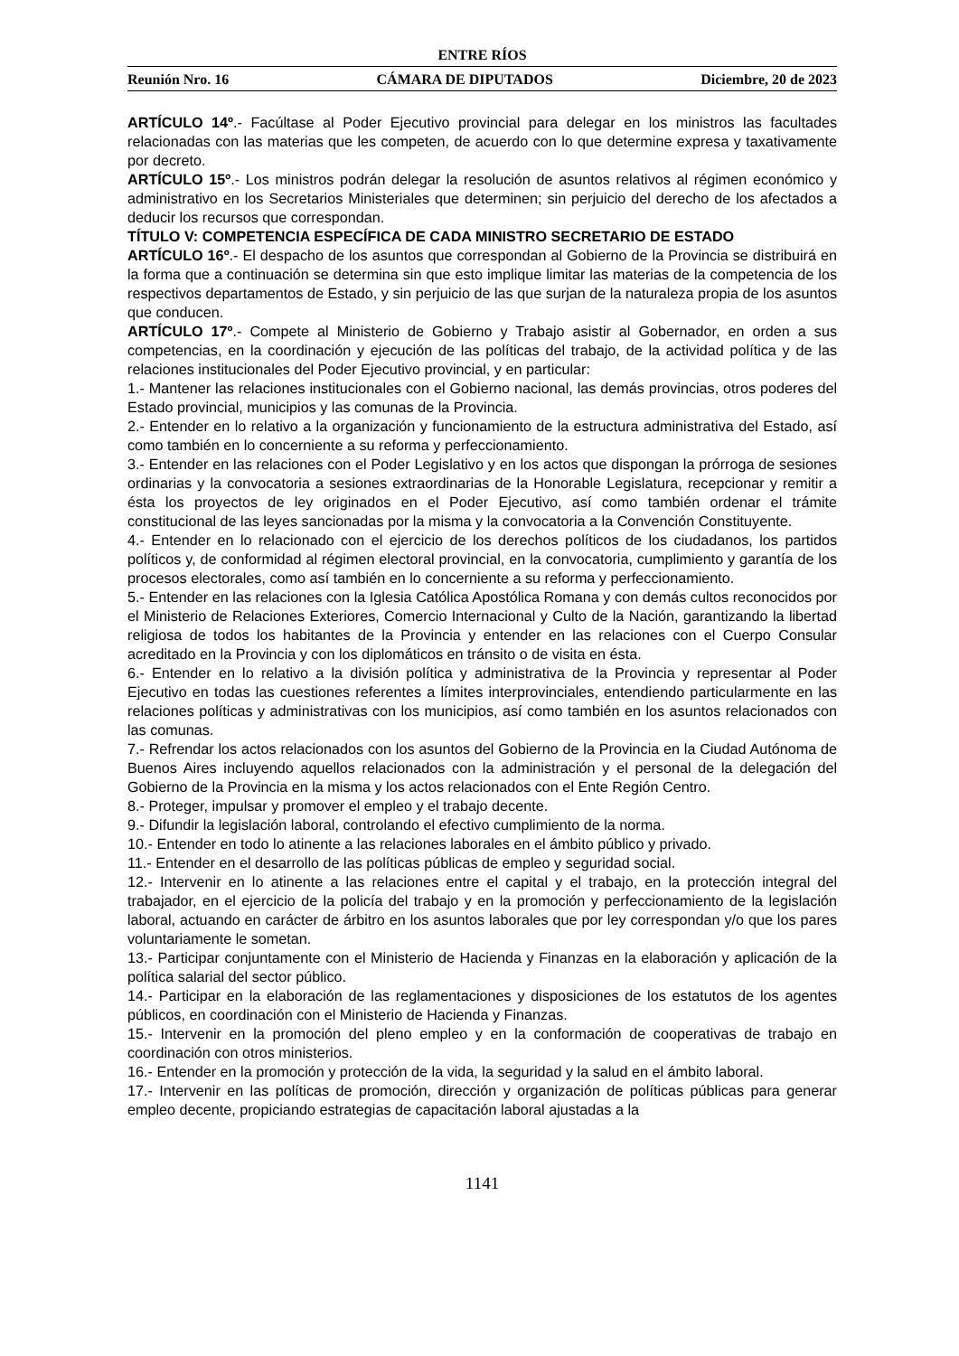ENTRE RÍOS
Reunión Nro. 16 CÁMARA DE DIPUTADOS Diciembre, 20 de 2023
ARTÍCULO 14º.- Facúltase al Poder Ejecutivo provincial para delegar en los ministros las facultades relacionadas con las materias que les competen, de acuerdo con lo que determine expresa y taxativamente por decreto.
ARTÍCULO 15º.- Los ministros podrán delegar la resolución de asuntos relativos al régimen económico y administrativo en los Secretarios Ministeriales que determinen; sin perjuicio del derecho de los afectados a deducir los recursos que correspondan.
TÍTULO V: COMPETENCIA ESPECÍFICA DE CADA MINISTRO SECRETARIO DE ESTADO
ARTÍCULO 16º.- El despacho de los asuntos que correspondan al Gobierno de la Provincia se distribuirá en la forma que a continuación se determina sin que esto implique limitar las materias de la competencia de los respectivos departamentos de Estado, y sin perjuicio de las que surjan de la naturaleza propia de los asuntos que conducen.
ARTÍCULO 17º.- Compete al Ministerio de Gobierno y Trabajo asistir al Gobernador, en orden a sus competencias, en la coordinación y ejecución de las políticas del trabajo, de la actividad política y de las relaciones institucionales del Poder Ejecutivo provincial, y en particular:
1.- Mantener las relaciones institucionales con el Gobierno nacional, las demás provincias, otros poderes del Estado provincial, municipios y las comunas de la Provincia.
2.- Entender en lo relativo a la organización y funcionamiento de la estructura administrativa del Estado, así como también en lo concerniente a su reforma y perfeccionamiento.
3.- Entender en las relaciones con el Poder Legislativo y en los actos que dispongan la prórroga de sesiones ordinarias y la convocatoria a sesiones extraordinarias de la Honorable Legislatura, recepcionar y remitir a ésta los proyectos de ley originados en el Poder Ejecutivo, así como también ordenar el trámite constitucional de las leyes sancionadas por la misma y la convocatoria a la Convención Constituyente.
4.- Entender en lo relacionado con el ejercicio de los derechos políticos de los ciudadanos, los partidos políticos y, de conformidad al régimen electoral provincial, en la convocatoria, cumplimiento y garantía de los procesos electorales, como así también en lo concerniente a su reforma y perfeccionamiento.
5.- Entender en las relaciones con la Iglesia Católica Apostólica Romana y con demás cultos reconocidos por el Ministerio de Relaciones Exteriores, Comercio Internacional y Culto de la Nación, garantizando la libertad religiosa de todos los habitantes de la Provincia y entender en las relaciones con el Cuerpo Consular acreditado en la Provincia y con los diplomáticos en tránsito o de visita en ésta.
6.- Entender en lo relativo a la división política y administrativa de la Provincia y representar al Poder Ejecutivo en todas las cuestiones referentes a límites interprovinciales, entendiendo particularmente en las relaciones políticas y administrativas con los municipios, así como también en los asuntos relacionados con las comunas.
7.- Refrendar los actos relacionados con los asuntos del Gobierno de la Provincia en la Ciudad Autónoma de Buenos Aires incluyendo aquellos relacionados con la administración y el personal de la delegación del Gobierno de la Provincia en la misma y los actos relacionados con el Ente Región Centro.
8.- Proteger, impulsar y promover el empleo y el trabajo decente.
9.- Difundir la legislación laboral, controlando el efectivo cumplimiento de la norma.
10.- Entender en todo lo atinente a las relaciones laborales en el ámbito público y privado.
11.- Entender en el desarrollo de las políticas públicas de empleo y seguridad social.
12.- Intervenir en lo atinente a las relaciones entre el capital y el trabajo, en la protección integral del trabajador, en el ejercicio de la policía del trabajo y en la promoción y perfeccionamiento de la legislación laboral, actuando en carácter de árbitro en los asuntos laborales que por ley correspondan y/o que los pares voluntariamente le sometan.
13.- Participar conjuntamente con el Ministerio de Hacienda y Finanzas en la elaboración y aplicación de la política salarial del sector público.
14.- Participar en la elaboración de las reglamentaciones y disposiciones de los estatutos de los agentes públicos, en coordinación con el Ministerio de Hacienda y Finanzas.
15.- Intervenir en la promoción del pleno empleo y en la conformación de cooperativas de trabajo en coordinación con otros ministerios.
16.- Entender en la promoción y protección de la vida, la seguridad y la salud en el ámbito laboral.
17.- Intervenir en las políticas de promoción, dirección y organización de políticas públicas para generar empleo decente, propiciando estrategias de capacitación laboral ajustadas a la
1141